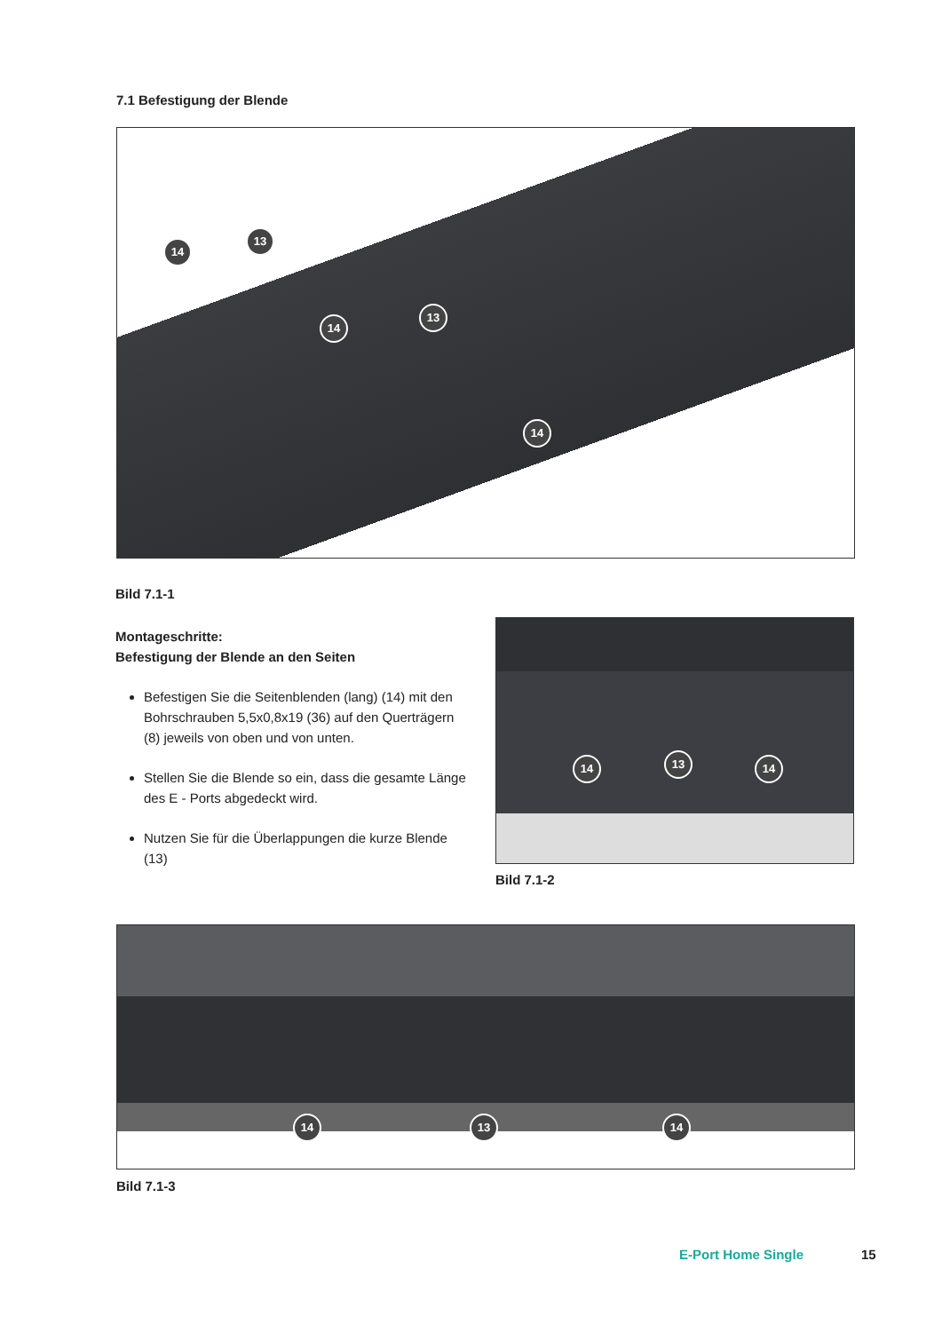7.1 Befestigung der Blende
14
13
14
13
14
Bild 7.1-1
Montageschritte:
Befestigung der Blende an den Seiten
Befestigen Sie die Seitenblenden (lang) (14) mit den Bohrschrauben 5,5x0,8x19 (36) auf den Querträgern (8) jeweils von oben und von unten.
Stellen Sie die Blende so ein, dass die gesamte Länge des E - Ports abgedeckt wird.
Nutzen Sie für die Überlappungen die kurze Blende (13)
14 13 14
Bild 7.1-2
14 13 14
Bild 7.1-3
E-Port Home Single 15